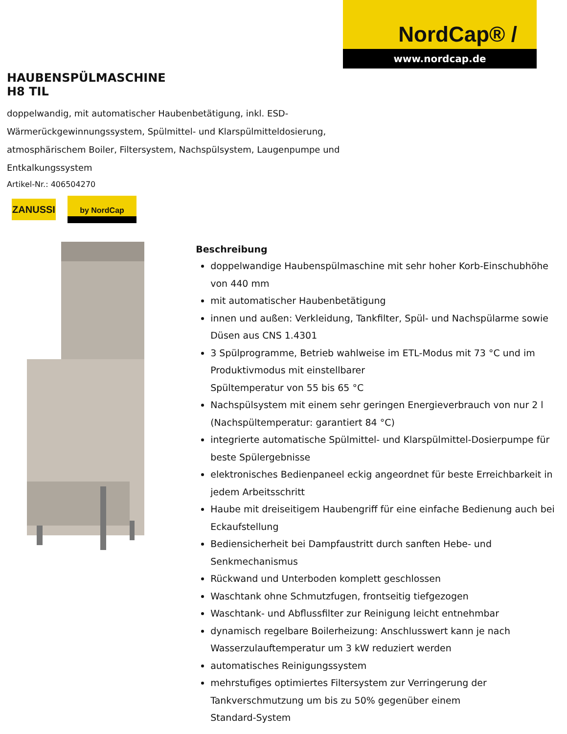NordCap® /
www.nordcap.de
HAUBENSPÜLMASCHINE
H8 TIL
doppelwandig, mit automatischer Haubenbetätigung, inkl. ESD-Wärmerückgewinnungssystem, Spülmittel- und Klarspülmitteldosierung, atmosphärischem Boiler, Filtersystem, Nachspülsystem, Laugenpumpe und Entkalkungssystem
Artikel-Nr.: 406504270
ZANUSSI
by NordCap
Beschreibung
doppelwandige Haubenspülmaschine mit sehr hoher Korb-Einschubhöhe von 440 mm
mit automatischer Haubenbetätigung
innen und außen: Verkleidung, Tankfilter, Spül- und Nachspülarme sowie Düsen aus CNS 1.4301
3 Spülprogramme, Betrieb wahlweise im ETL-Modus mit 73 °C und im Produktivmodus mit einstellbarer
Spültemperatur von 55 bis 65 °C
Nachspülsystem mit einem sehr geringen Energieverbrauch von nur 2 l (Nachspültemperatur: garantiert 84 °C)
integrierte automatische Spülmittel- und Klarspülmittel-Dosierpumpe für beste Spülergebnisse
elektronisches Bedienpaneel eckig angeordnet für beste Erreichbarkeit in jedem Arbeitsschritt
Haube mit dreiseitigem Haubengriff für eine einfache Bedienung auch bei Eckaufstellung
Bediensicherheit bei Dampfaustritt durch sanften Hebe- und
Senkmechanismus
Rückwand und Unterboden komplett geschlossen
Waschtank ohne Schmutzfugen, frontseitig tiefgezogen
Waschtank- und Abflussfilter zur Reinigung leicht entnehmbar
dynamisch regelbare Boilerheizung: Anschlusswert kann je nach Wasserzulauftemperatur um 3 kW reduziert werden
automatisches Reinigungssystem
mehrstufiges optimiertes Filtersystem zur Verringerung der
Tankverschmutzung um bis zu 50% gegenüber einem
Standard-System